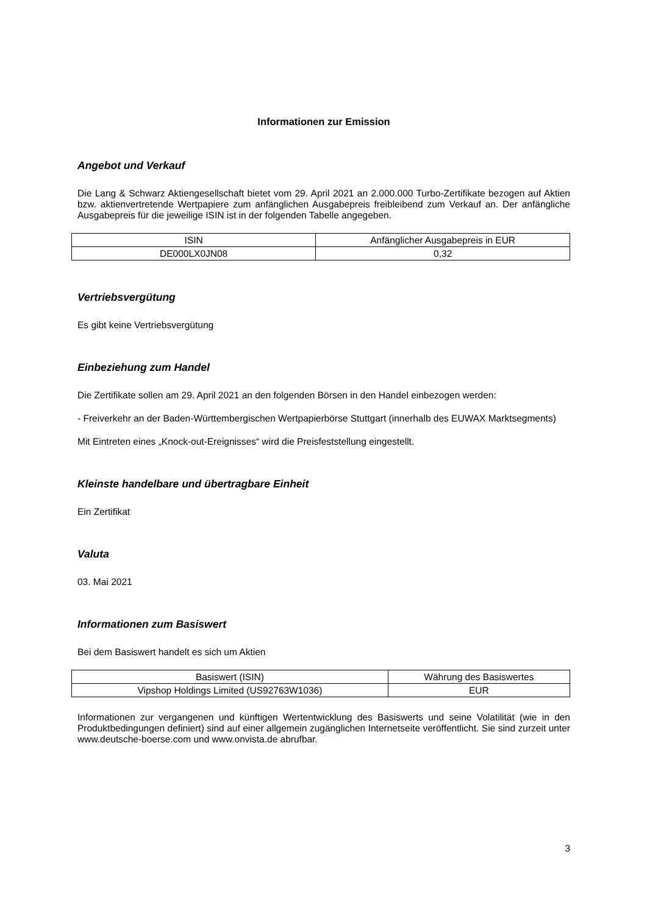Informationen zur Emission
Angebot und Verkauf
Die Lang & Schwarz Aktiengesellschaft bietet vom 29. April 2021 an 2.000.000 Turbo-Zertifikate bezogen auf Aktien bzw. aktienvertretende Wertpapiere zum anfänglichen Ausgabepreis freibleibend zum Verkauf an. Der anfängliche Ausgabepreis für die jeweilige ISIN ist in der folgenden Tabelle angegeben.
| ISIN | Anfänglicher Ausgabepreis in EUR |
| --- | --- |
| DE000LX0JN08 | 0,32 |
Vertriebsvergütung
Es gibt keine Vertriebsvergütung
Einbeziehung zum Handel
Die Zertifikate sollen am 29. April 2021 an den folgenden Börsen in den Handel einbezogen werden:
- Freiverkehr an der Baden-Württembergischen Wertpapierbörse Stuttgart (innerhalb des EUWAX Marktsegments)
Mit Eintreten eines „Knock-out-Ereignisses“ wird die Preisfeststellung eingestellt.
Kleinste handelbare und übertragbare Einheit
Ein Zertifikat
Valuta
03. Mai 2021
Informationen zum Basiswert
Bei dem Basiswert handelt es sich um Aktien
| Basiswert (ISIN) | Währung des Basiswertes |
| --- | --- |
| Vipshop Holdings Limited (US92763W1036) | EUR |
Informationen zur vergangenen und künftigen Wertentwicklung des Basiswerts und seine Volatilität (wie in den Produktbedingungen definiert) sind auf einer allgemein zugänglichen Internetseite veröffentlicht. Sie sind zurzeit unter www.deutsche-boerse.com und www.onvista.de abrufbar.
3